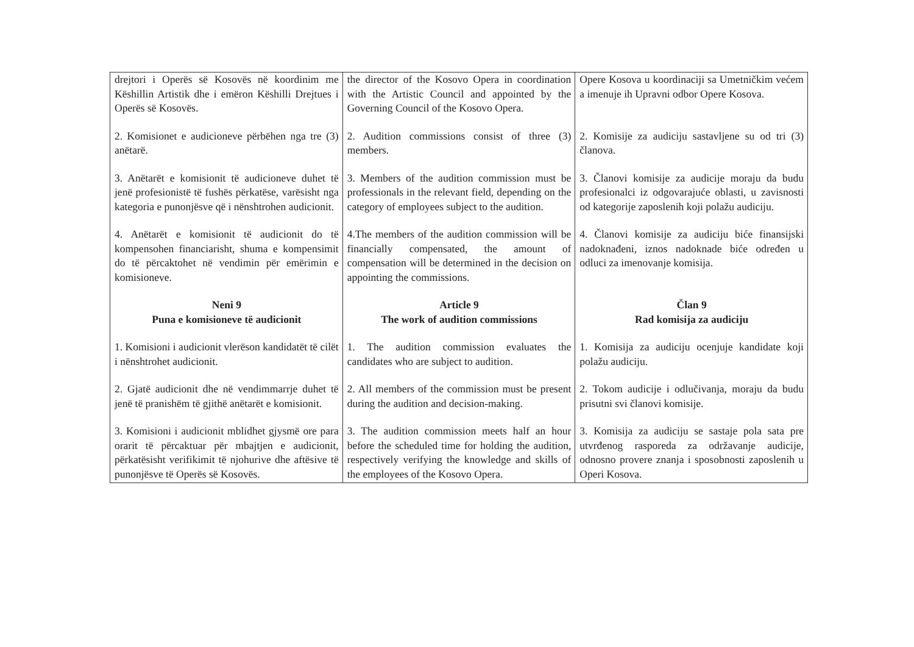| drejtori i Operës së Kosovës në koordinim me Këshillin Artistik dhe i emëron Këshilli Drejtues i Operës së Kosovës. | the director of the Kosovo Opera in coordination with the Artistic Council and appointed by the Governing Council of the Kosovo Opera. | Opere Kosova u koordinaciji sa Umetničkim većem a imenuje ih Upravni odbor Opere Kosova. |
| 2. Komisionet e audicioneve përbëhen nga tre (3) anëtarë. | 2. Audition commissions consist of three (3) members. | 2. Komisije za audiciju sastavljene su od tri (3) članova. |
| 3. Anëtarët e komisionit të audicioneve duhet të jenë profesionistë të fushës përkatëse, varësisht nga kategoria e punonjësve që i nënshtrohen audicionit. | 3. Members of the audition commission must be professionals in the relevant field, depending on the category of employees subject to the audition. | 3. Članovi komisije za audicije moraju da budu profesionalci iz odgovarajuće oblasti, u zavisnosti od kategorije zaposlenih koji polažu audiciju. |
| 4. Anëtarët e komisionit të audicionit do të kompensohen financiarisht, shuma e kompensimit do të përcaktohet në vendimin për emërimin e komisioneve. | 4.The members of the audition commission will be financially compensated, the amount of compensation will be determined in the decision on appointing the commissions. | 4. Članovi komisije za audiciju biće finansijski nadoknađeni, iznos nadoknade biće određen u odluci za imenovanje komisija. |
| Neni 9 Puna e komisioneve të audicionit | Article 9 The work of audition commissions | Član 9 Rad komisija za audiciju |
| 1. Komisioni i audicionit vlerëson kandidatët të cilët i nënshtrohet audicionit. | 1. The audition commission evaluates the candidates who are subject to audition. | 1. Komisija za audiciju ocenjuje kandidate koji polažu audiciju. |
| 2. Gjatë audicionit dhe në vendimmarrje duhet të jenë të pranishëm të gjithë anëtarët e komisionit. | 2. All members of the commission must be present during the audition and decision-making. | 2. Tokom audicije i odlučivanja, moraju da budu prisutni svi članovi komisije. |
| 3. Komisioni i audicionit mblidhet gjysmë ore para orarit të përcaktuar për mbajtjen e audicionit, përkatësisht verifikimit të njohurive dhe aftësive të punonjësve të Operës së Kosovës. | 3. The audition commission meets half an hour before the scheduled time for holding the audition, respectively verifying the knowledge and skills of the employees of the Kosovo Opera. | 3. Komisija za audiciju se sastaje pola sata pre utvrđenog rasporeda za održavanje audicije, odnosno provere znanja i sposobnosti zaposlenih u Operi Kosova. |